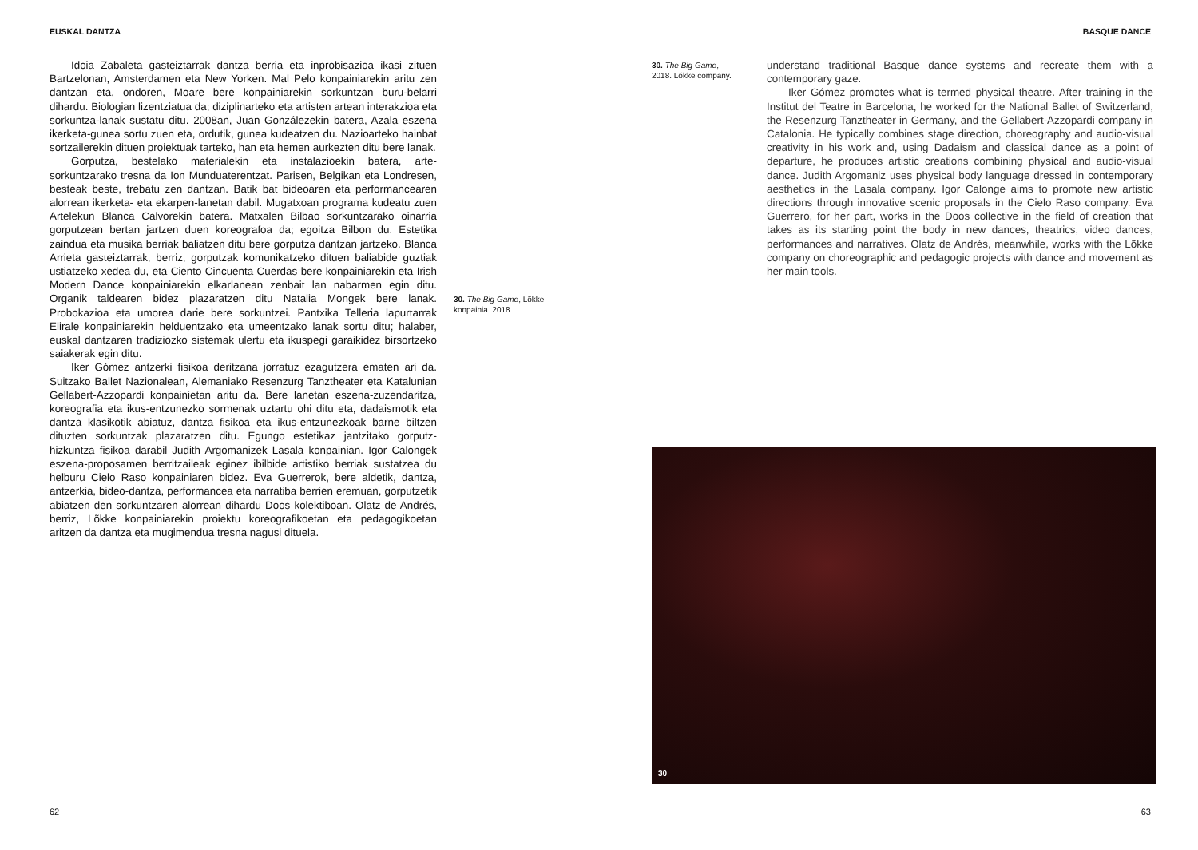EUSKAL DANTZA
Idoia Zabaleta gasteiztarrak dantza berria eta inprobisazioa ikasi zituen Bartzelonan, Amsterdamen eta New Yorken. Mal Pelo konpainiarekin aritu zen dantzan eta, ondoren, Moare bere konpainiarekin sorkuntzan buru-belarri dihardu. Biologian lizentziatua da; diziplinarteko eta artisten artean interakzioa eta sorkuntza-lanak sustatu ditu. 2008an, Juan Gonzálezekin batera, Azala eszena ikerketa-gunea sortu zuen eta, ordutik, gunea kudeatzen du. Nazioarteko hainbat sortzailerekin dituen proiektuak tarteko, han eta hemen aurkezten ditu bere lanak.
Gorputza, bestelako materialekin eta instalazioekin batera, arte-sorkuntzarako tresna da Ion Munduaterentzat. Parisen, Belgikan eta Londresen, besteak beste, trebatu zen dantzan. Batik bat bideoaren eta performancearen alorrean ikerketa- eta ekarpen-lanetan dabil. Mugatxoan programa kudeatu zuen Artelekun Blanca Calvorekin batera. Matxalen Bilbao sorkuntzarako oinarria gorputzean bertan jartzen duen koreografoa da; egoitza Bilbon du. Estetika zaindua eta musika berriak baliatzen ditu bere gorputza dantzan jartzeko. Blanca Arrieta gasteiztarrak, berriz, gorputzak komunikatzeko dituen baliabide guztiak ustiatzeko xedea du, eta Ciento Cincuenta Cuerdas bere konpainiarekin eta Irish Modern Dance konpainiarekin elkarlanean zenbait lan nabarmen egin ditu. Organik taldearen bidez plazaratzen ditu Natalia Mongek bere lanak. Probokazioa eta umorea darie bere sorkuntzei. Pantxika Telleria lapurtarrak Elirale konpainiarekin helduentzako eta umeentzako lanak sortu ditu; halaber, euskal dantzaren tradiziozko sistemak ulertu eta ikuspegi garaikidez birsortzeko saiakerak egin ditu.
Iker Gómez antzerki fisikoa deritzana jorratuz ezagutzera ematen ari da. Suitzako Ballet Nazionalean, Alemaniako Resenzurg Tanztheater eta Katalunian Gellabert-Azzopardi konpainietan aritu da. Bere lanetan eszena-zuzendaritza, koreografia eta ikus-entzunezko sormenak uztartu ohi ditu eta, dadaismotik eta dantza klasikotik abiatuz, dantza fisikoa eta ikus-entzunezkoak barne biltzen dituzten sorkuntzak plazaratzen ditu. Egungo estetikaz jantzitako gorputz-hizkuntza fisikoa darabil Judith Argomanizek Lasala konpainian. Igor Calongek eszena-proposamen berritzaileak eginez ibilbide artistiko berriak sustatzea du helburu Cielo Raso konpainiaren bidez. Eva Guerrerok, bere aldetik, dantza, antzerkia, bideo-dantza, performancea eta narratiba berrien eremuan, gorputzetik abiatzen den sorkuntzaren alorrean dihardu Doos kolektiboan. Olatz de Andrés, berriz, Lõkke konpainiarekin proiektu koreografikoetan eta pedagogikoetan aritzen da dantza eta mugimendua tresna nagusi dituela.
30. The Big Game, Lõkke konpainia. 2018.
62
BASQUE DANCE
30. The Big Game, 2018. Lõkke company.
understand traditional Basque dance systems and recreate them with a contemporary gaze.
Iker Gómez promotes what is termed physical theatre. After training in the Institut del Teatre in Barcelona, he worked for the National Ballet of Switzerland, the Resenzurg Tanztheater in Germany, and the Gellabert-Azzopardi company in Catalonia. He typically combines stage direction, choreography and audio-visual creativity in his work and, using Dadaism and classical dance as a point of departure, he produces artistic creations combining physical and audio-visual dance. Judith Argomaniz uses physical body language dressed in contemporary aesthetics in the Lasala company. Igor Calonge aims to promote new artistic directions through innovative scenic proposals in the Cielo Raso company. Eva Guerrero, for her part, works in the Doos collective in the field of creation that takes as its starting point the body in new dances, theatrics, video dances, performances and narratives. Olatz de Andrés, meanwhile, works with the Lõkke company on choreographic and pedagogic projects with dance and movement as her main tools.
30
63